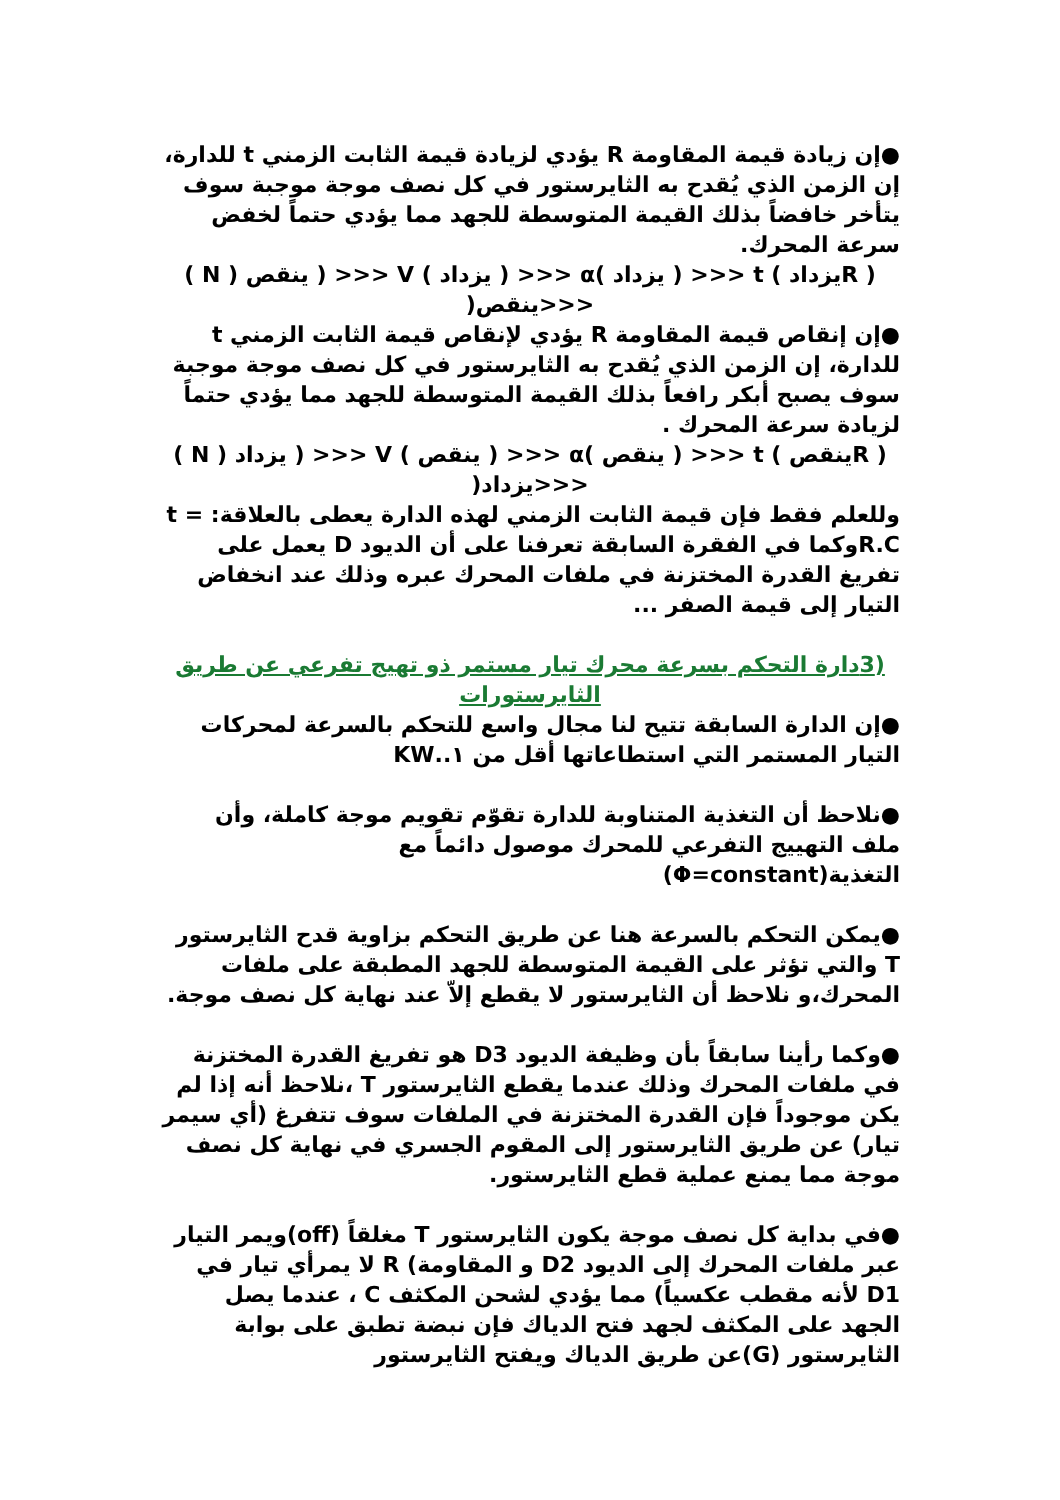●إن زيادة قيمة المقاومة R يؤدي لزيادة قيمة الثابت الزمني t للدارة، إن الزمن الذي يُقدح به الثايرستور في كل نصف موجة موجبة سوف يتأخر خافضاً بذلك القيمة المتوسطة للجهد مما يؤدي حتماً لخفض سرعة المحرك.
( Rيزداد ) t <<< ( يزداد )α <<< ( يزداد ) V <<< ( ينقص ( N ) <<<ينقص(
●إن إنقاص قيمة المقاومة R يؤدي لإنقاص قيمة الثابت الزمني t للدارة، إن الزمن الذي يُقدح به الثايرستور في كل نصف موجة موجبة سوف يصبح أبكر رافعاً بذلك القيمة المتوسطة للجهد مما يؤدي حتماً لزيادة سرعة المحرك .
( Rينقص ) t <<< ( ينقص )α <<< ( ينقص ) V <<< ( يزداد ( N ) <<<يزداد(
وللعلم فقط فإن قيمة الثابت الزمني لهذه الدارة يعطى بالعلاقة: t = R.Cوكما في الفقرة السابقة تعرفنا على أن الديود D يعمل على تفريغ القدرة المختزنة في ملفات المحرك عبره وذلك عند انخفاض التيار إلى قيمة الصفر ...
(3دارة التحكم بسرعة محرك تيار مستمر ذو تهيج تفرعي عن طريق الثايرستورات
●إن الدارة السابقة تتيح لنا مجال واسع للتحكم بالسرعة لمحركات التيار المستمر التي استطاعاتها أقل من ١..KW
●نلاحظ أن التغذية المتناوبة للدارة تقوّم تقويم موجة كاملة، وأن ملف التهييج التفرعي للمحرك موصول دائماً مع التغذية(Φ=constant)
●يمكن التحكم بالسرعة هنا عن طريق التحكم بزاوية قدح الثايرستور T والتي تؤثر على القيمة المتوسطة للجهد المطبقة على ملفات المحرك،و نلاحظ أن الثايرستور لا يقطع إلاّ عند نهاية كل نصف موجة.
●وكما رأينا سابقاً بأن وظيفة الديود D3 هو تفريغ القدرة المختزنة في ملفات المحرك وذلك عندما يقطع الثايرستور T ،نلاحظ أنه إذا لم يكن موجوداً فإن القدرة المختزنة في الملفات سوف تتفرغ (أي سيمر تيار) عن طريق الثايرستور إلى المقوم الجسري في نهاية كل نصف موجة مما يمنع عملية قطع الثايرستور.
●في بداية كل نصف موجة يكون الثايرستور T مغلقاً (off)ويمر التيار عبر ملفات المحرك إلى الديود D2 و المقاومة) R لا يمرأي تيار في D1 لأنه مقطب عكسياً) مما يؤدي لشحن المكثف C ، عندما يصل الجهد على المكثف لجهد فتح الدياك فإن نبضة تطبق على بوابة الثايرستور (G)عن طريق الدياك ويفتح الثايرستور